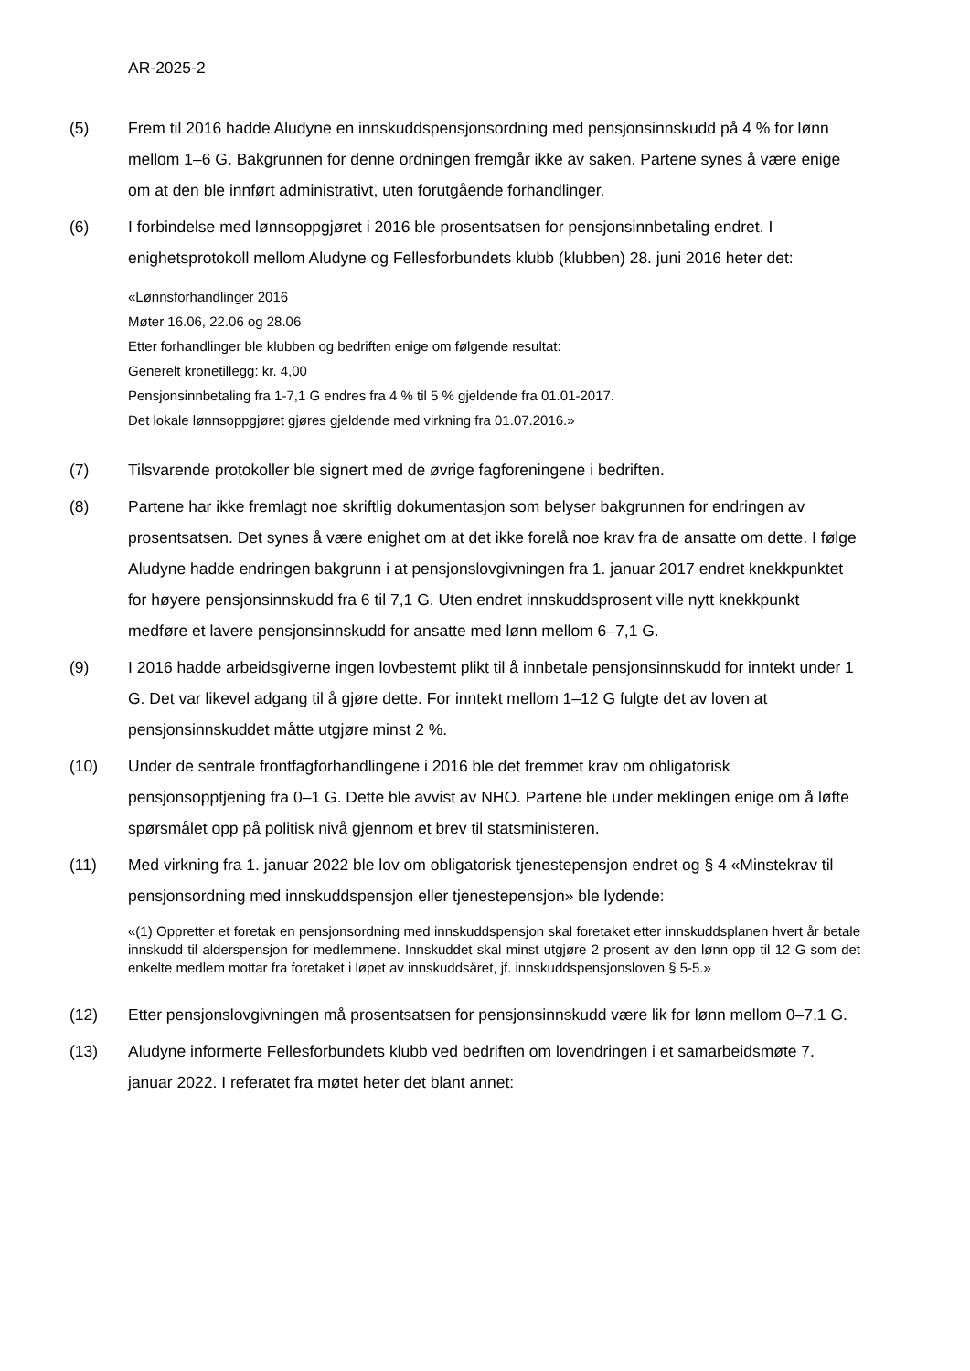AR-2025-2
(5) Frem til 2016 hadde Aludyne en innskuddspensjonsordning med pensjonsinnskudd på 4 % for lønn mellom 1–6 G. Bakgrunnen for denne ordningen fremgår ikke av saken. Partene synes å være enige om at den ble innført administrativt, uten forutgående forhandlinger.
(6) I forbindelse med lønnsoppgjøret i 2016 ble prosentsatsen for pensjonsinnbetaling endret. I enighetsprotokoll mellom Aludyne og Fellesforbundets klubb (klubben) 28. juni 2016 heter det:
«Lønnsforhandlinger 2016
Møter 16.06, 22.06 og 28.06
Etter forhandlinger ble klubben og bedriften enige om følgende resultat:
Generelt kronetillegg: kr. 4,00
Pensjonsinnbetaling fra 1-7,1 G endres fra 4 % til 5 % gjeldende fra 01.01-2017.
Det lokale lønnsoppgjøret gjøres gjeldende med virkning fra 01.07.2016.»
(7) Tilsvarende protokoller ble signert med de øvrige fagforeningene i bedriften.
(8) Partene har ikke fremlagt noe skriftlig dokumentasjon som belyser bakgrunnen for endringen av prosentsatsen. Det synes å være enighet om at det ikke forelå noe krav fra de ansatte om dette. I følge Aludyne hadde endringen bakgrunn i at pensjonslovgivningen fra 1. januar 2017 endret knekkpunktet for høyere pensjonsinnskudd fra 6 til 7,1 G. Uten endret innskuddsprosent ville nytt knekkpunkt medføre et lavere pensjonsinnskudd for ansatte med lønn mellom 6–7,1 G.
(9) I 2016 hadde arbeidsgiverne ingen lovbestemt plikt til å innbetale pensjonsinnskudd for inntekt under 1 G. Det var likevel adgang til å gjøre dette. For inntekt mellom 1–12 G fulgte det av loven at pensjonsinnskuddet måtte utgjøre minst 2 %.
(10) Under de sentrale frontfagforhandlingene i 2016 ble det fremmet krav om obligatorisk pensjonsopptjening fra 0–1 G. Dette ble avvist av NHO. Partene ble under meklingen enige om å løfte spørsmålet opp på politisk nivå gjennom et brev til statsministeren.
(11) Med virkning fra 1. januar 2022 ble lov om obligatorisk tjenestepensjon endret og § 4 «Minstekrav til pensjonsordning med innskuddspensjon eller tjenestepensjon» ble lydende:
«(1) Oppretter et foretak en pensjonsordning med innskuddspensjon skal foretaket etter innskuddsplanen hvert år betale innskudd til alderspensjon for medlemmene. Innskuddet skal minst utgjøre 2 prosent av den lønn opp til 12 G som det enkelte medlem mottar fra foretaket i løpet av innskuddsåret, jf. innskuddspensjonsloven § 5-5.»
(12) Etter pensjonslovgivningen må prosentsatsen for pensjonsinnskudd være lik for lønn mellom 0–7,1 G.
(13) Aludyne informerte Fellesforbundets klubb ved bedriften om lovendringen i et samarbeidsmøte 7. januar 2022. I referatet fra møtet heter det blant annet: